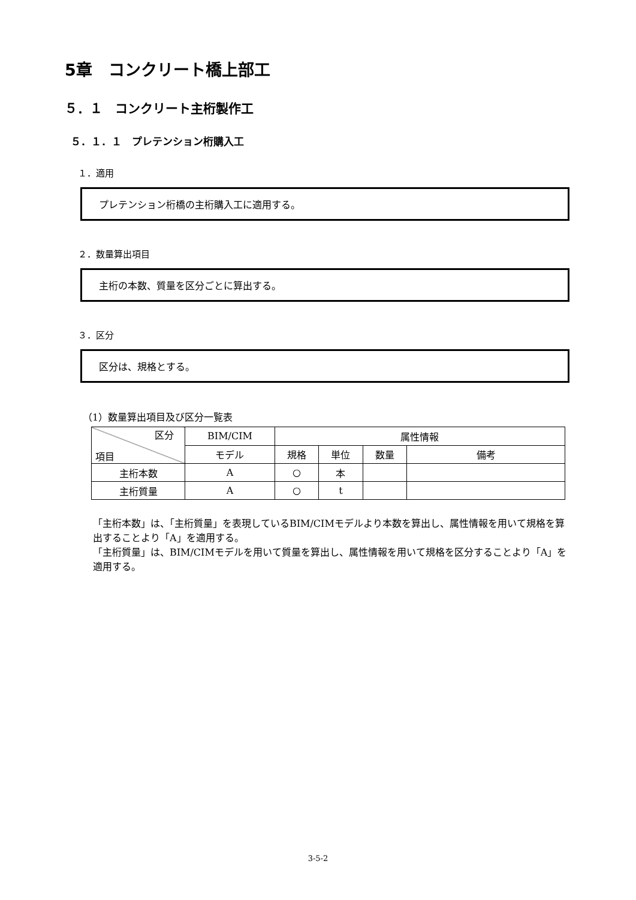5章　コンクリート橋上部工
５．１　コンクリート主桁製作工
５．１．１　プレテンション桁購入工
１．適用
プレテンション桁橋の主桁購入工に適用する。
２．数量算出項目
主桁の本数、質量を区分ごとに算出する。
３．区分
区分は、規格とする。
（1）数量算出項目及び区分一覧表
| 区分 項目 | BIM/CIM | 属性情報 | | | |
| --- | --- | --- | --- | --- | --- |
| | モデル | 規格 | 単位 | 数量 | 備考 |
| 主桁本数 | A | ○ | 本 | | |
| 主桁質量 | A | ○ | t | | |
「主桁本数」は、「主桁質量」を表現しているBIM/CIMモデルより本数を算出し、属性情報を用いて規格を算出することより「A」を適用する。
「主桁質量」は、BIM/CIMモデルを用いて質量を算出し、属性情報を用いて規格を区分することより「A」を適用する。
3-5-2